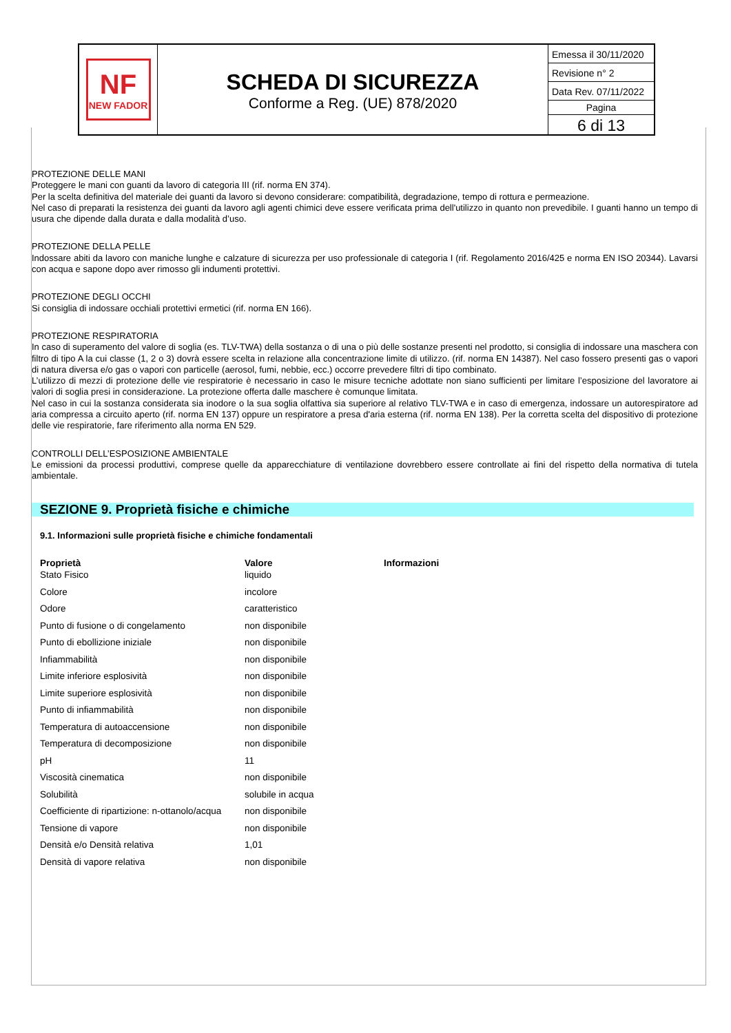NF
NEW FADOR
SCHEDA DI SICUREZZA
Conforme a Reg. (UE) 878/2020
Emessa il 30/11/2020
Revisione n° 2
Data Rev. 07/11/2022
Pagina
6 di 13
PROTEZIONE DELLE MANI
Proteggere le mani con guanti da lavoro di categoria III (rif. norma EN 374).
Per la scelta definitiva del materiale dei guanti da lavoro si devono considerare: compatibilità, degradazione, tempo di rottura e permeazione.
Nel caso di preparati la resistenza dei guanti da lavoro agli agenti chimici deve essere verificata prima dell'utilizzo in quanto non prevedibile. I guanti hanno un tempo di usura che dipende dalla durata e dalla modalità d’uso.
PROTEZIONE DELLA PELLE
Indossare abiti da lavoro con maniche lunghe e calzature di sicurezza per uso professionale di categoria I (rif. Regolamento 2016/425 e norma EN ISO 20344). Lavarsi con acqua e sapone dopo aver rimosso gli indumenti protettivi.
PROTEZIONE DEGLI OCCHI
Si consiglia di indossare occhiali protettivi ermetici (rif. norma EN 166).
PROTEZIONE RESPIRATORIA
In caso di superamento del valore di soglia (es. TLV-TWA) della sostanza o di una o più delle sostanze presenti nel prodotto, si consiglia di indossare una maschera con filtro di tipo A la cui classe (1, 2 o 3) dovrà essere scelta in relazione alla concentrazione limite di utilizzo. (rif. norma EN 14387). Nel caso fossero presenti gas o vapori di natura diversa e/o gas o vapori con particelle (aerosol, fumi, nebbie, ecc.) occorre prevedere filtri di tipo combinato.
L’utilizzo di mezzi di protezione delle vie respiratorie è necessario in caso le misure tecniche adottate non siano sufficienti per limitare l’esposizione del lavoratore ai valori di soglia presi in considerazione. La protezione offerta dalle maschere è comunque limitata.
Nel caso in cui la sostanza considerata sia inodore o la sua soglia olfattiva sia superiore al relativo TLV-TWA e in caso di emergenza, indossare un autorespiratore ad aria compressa a circuito aperto (rif. norma EN 137) oppure un respiratore a presa d'aria esterna (rif. norma EN 138). Per la corretta scelta del dispositivo di protezione delle vie respiratorie, fare riferimento alla norma EN 529.
CONTROLLI DELL’ESPOSIZIONE AMBIENTALE
Le emissioni da processi produttivi, comprese quelle da apparecchiature di ventilazione dovrebbero essere controllate ai fini del rispetto della normativa di tutela ambientale.
SEZIONE 9. Proprietà fisiche e chimiche
9.1. Informazioni sulle proprietà fisiche e chimiche fondamentali
| Proprietà | Valore | Informazioni |
| --- | --- | --- |
| Stato Fisico | liquido | |
| Colore | incolore | |
| Odore | caratteristico | |
| Punto di fusione o di congelamento | non disponibile | |
| Punto di ebollizione iniziale | non disponibile | |
| Infiammabilità | non disponibile | |
| Limite inferiore esplosività | non disponibile | |
| Limite superiore esplosività | non disponibile | |
| Punto di infiammabilità | non disponibile | |
| Temperatura di autoaccensione | non disponibile | |
| Temperatura di decomposizione | non disponibile | |
| pH | 11 | |
| Viscosità cinematica | non disponibile | |
| Solubilità | solubile in acqua | |
| Coefficiente di ripartizione: n-ottanolo/acqua | non disponibile | |
| Tensione di vapore | non disponibile | |
| Densità e/o Densità relativa | 1,01 | |
| Densità di vapore relativa | non disponibile | |